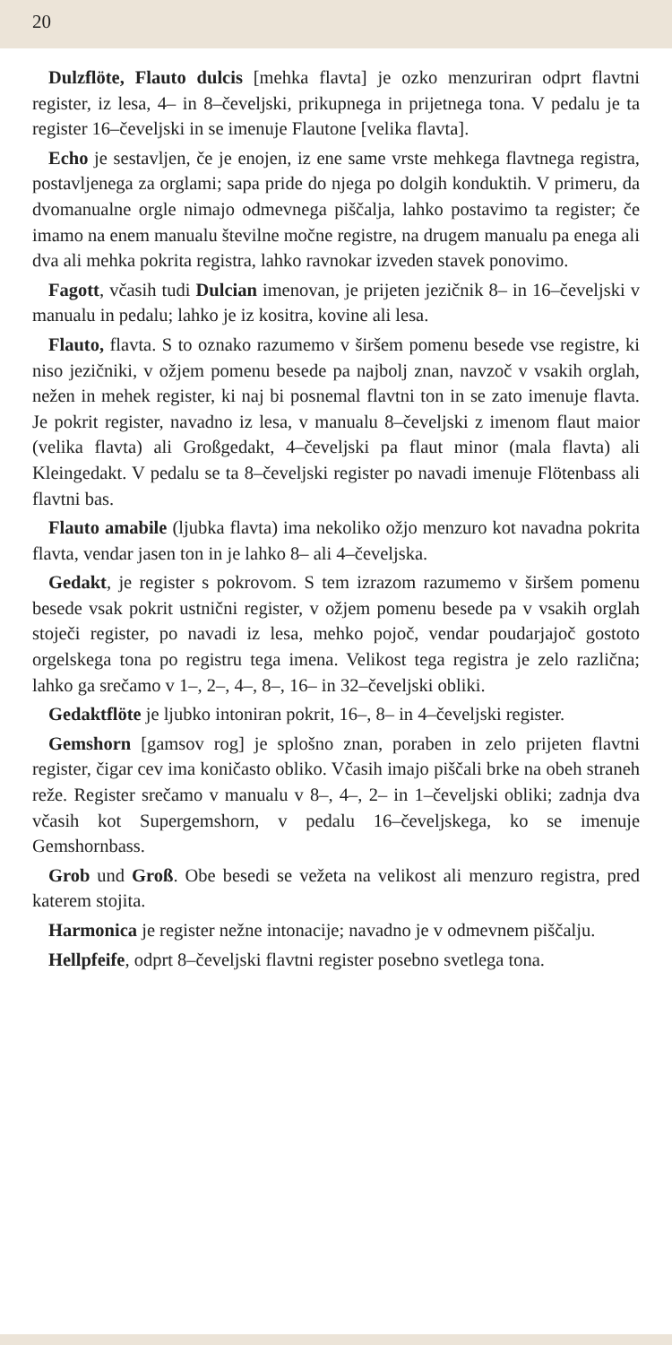20
Dulzflöte, Flauto dulcis [mehka flavta] je ozko menzuriran odprt flavtni register, iz lesa, 4– in 8–čeveljski, prikupnega in prijetnega tona. V pedalu je ta register 16–čeveljski in se imenuje Flautone [velika flavta].
Echo je sestavljen, če je enojen, iz ene same vrste mehkega flavtnega registra, postavljenega za orglami; sapa pride do njega po dolgih konduktih. V primeru, da dvomanualne orgle nimajo odmevnega piščalja, lahko postavimo ta register; če imamo na enem manualu številne močne registre, na drugem manualu pa enega ali dva ali mehka pokrita registra, lahko ravnokar izveden stavek ponovimo.
Fagott, včasih tudi Dulcian imenovan, je prijeten jezičnik 8– in 16–čeveljski v manualu in pedalu; lahko je iz kositra, kovine ali lesa.
Flauto, flavta. S to oznako razumemo v širšem pomenu besede vse registre, ki niso jezičniki, v ožjem pomenu besede pa najbolj znan, navzoč v vsakih orglah, nežen in mehek register, ki naj bi posnemal flavtni ton in se zato imenuje flavta. Je pokrit register, navadno iz lesa, v manualu 8–čeveljski z imenom flaut maior (velika flavta) ali Großgedakt, 4–čeveljski pa flaut minor (mala flavta) ali Kleingedakt. V pedalu se ta 8–čeveljski register po navadi imenuje Flötenbass ali flavtni bas.
Flauto amabile (ljubka flavta) ima nekoliko ožjo menzuro kot navadna pokrita flavta, vendar jasen ton in je lahko 8– ali 4–čeveljska.
Gedakt, je register s pokrovom. S tem izrazom razumemo v širšem pomenu besede vsak pokrit ustnični register, v ožjem pomenu besede pa v vsakih orglah stoječi register, po navadi iz lesa, mehko pojoč, vendar poudarjajoč gostoto orgelskega tona po registru tega imena. Velikost tega registra je zelo različna; lahko ga srečamo v 1–, 2–, 4–, 8–, 16– in 32–čeveljski obliki.
Gedaktflöte je ljubko intoniran pokrit, 16–, 8– in 4–čeveljski register.
Gemshorn [gamsov rog] je splošno znan, poraben in zelo prijeten flavtni register, čigar cev ima koničasto obliko. Včasih imajo piščali brke na obeh straneh reže. Register srečamo v manualu v 8–, 4–, 2– in 1–čeveljski obliki; zadnja dva včasih kot Supergemshorn, v pedalu 16–čeveljskega, ko se imenuje Gemshornbass.
Grob und Groß. Obe besedi se vežeta na velikost ali menzuro registra, pred katerem stojita.
Harmonica je register nežne intonacije; navadno je v odmevnem piščalju.
Hellpfeife, odprt 8–čeveljski flavtni register posebno svetlega tona.